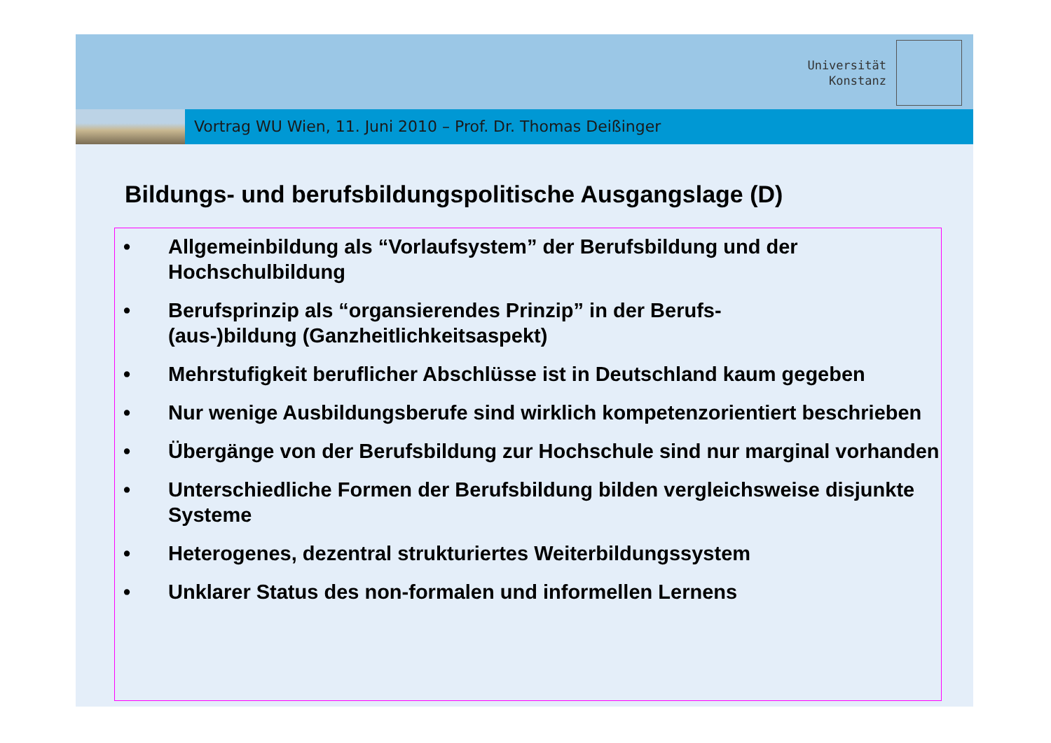Universität
Konstanz
Vortrag WU Wien, 11. Juni 2010 – Prof. Dr. Thomas Deißinger
Bildungs- und berufsbildungspolitische Ausgangslage (D)
• Allgemeinbildung als “Vorlaufsystem” der Berufsbildung und der Hochschulbildung
• Berufsprinzip als “organsierendes Prinzip” in der Berufs-
(aus-)bildung (Ganzheitlichkeitsaspekt)
• Mehrstufigkeit beruflicher Abschlüsse ist in Deutschland kaum gegeben
• Nur wenige Ausbildungsberufe sind wirklich kompetenzorientiert beschrieben
• Übergänge von der Berufsbildung zur Hochschule sind nur marginal vorhanden
• Unterschiedliche Formen der Berufsbildung bilden vergleichsweise disjunkte Systeme
• Heterogenes, dezentral strukturiertes Weiterbildungssystem
• Unklarer Status des non-formalen und informellen Lernens